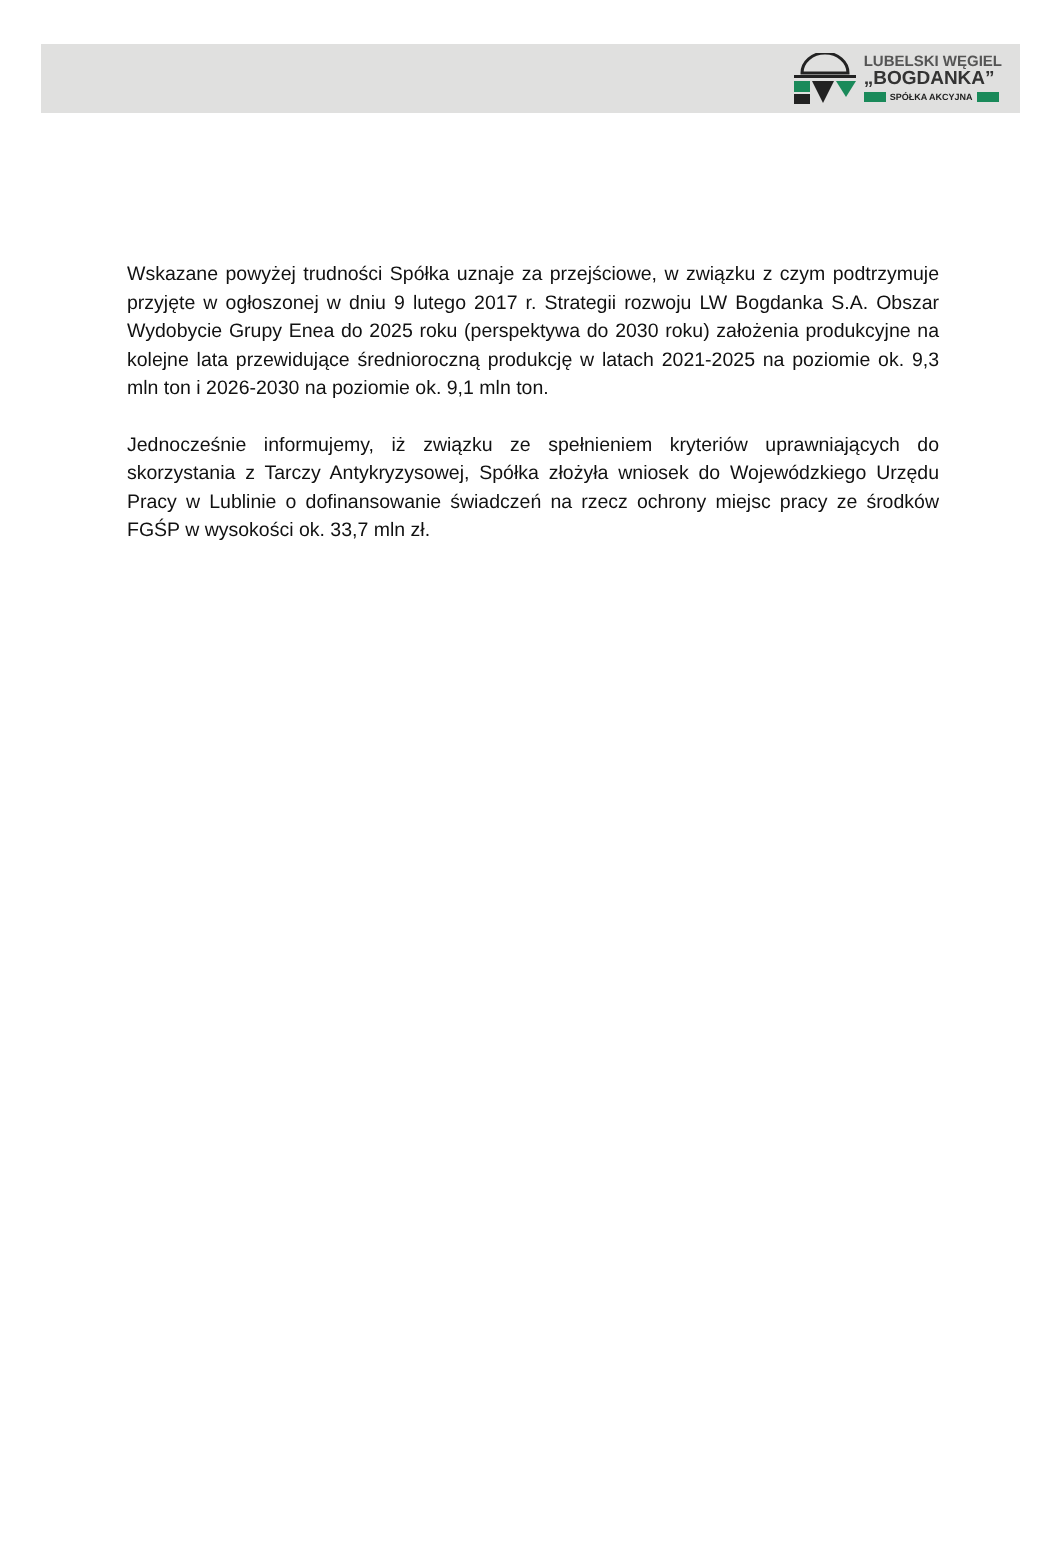LUBELSKI WĘGIEL
„BOGDANKA”
SPÓŁKA AKCYJNA
Wskazane powyżej trudności Spółka uznaje za przejściowe, w związku z czym podtrzymuje przyjęte w ogłoszonej w dniu 9 lutego 2017 r. Strategii rozwoju LW Bogdanka S.A. Obszar Wydobycie Grupy Enea do 2025 roku (perspektywa do 2030 roku) założenia produkcyjne na kolejne lata przewidujące średnioroczną produkcję w latach 2021-2025 na poziomie ok. 9,3 mln ton i 2026-2030 na poziomie ok. 9,1 mln ton.
Jednocześnie informujemy, iż związku ze spełnieniem kryteriów uprawniających do skorzystania z Tarczy Antykryzysowej, Spółka złożyła wniosek do Wojewódzkiego Urzędu Pracy w Lublinie o dofinansowanie świadczeń na rzecz ochrony miejsc pracy ze środków FGŚP w wysokości ok. 33,7 mln zł.